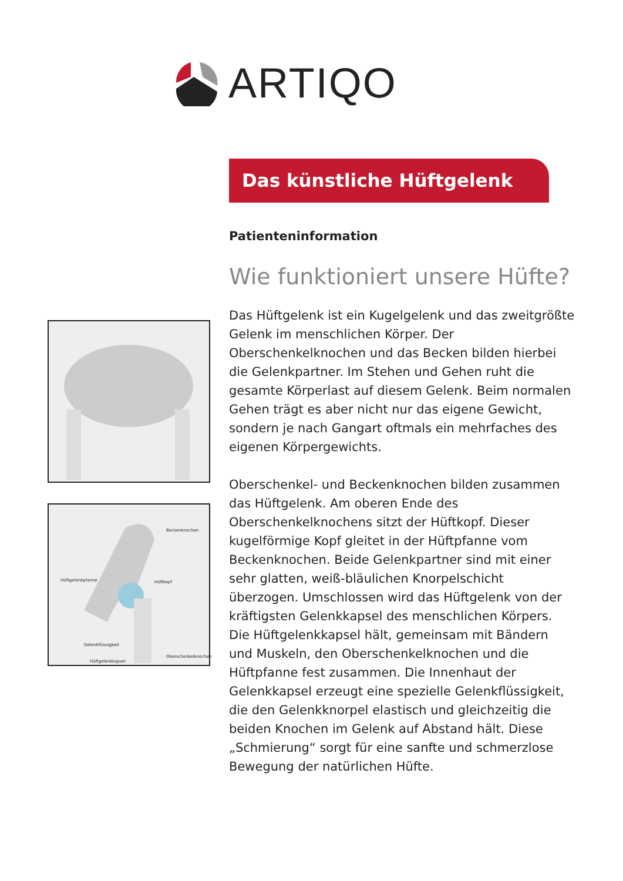ARTIQO
Das künstliche Hüftgelenk
Beckenknochen
Hüftgelenkpfanne Hüftkopf
Gelenkflüssigkeit
Oberschenkelknochen
Hüftgelenkkapsel
Patienteninformation
Wie funktioniert unsere Hüfte?
Das Hüftgelenk ist ein Kugelgelenk und das zweitgrößte Gelenk im menschlichen Körper. Der Oberschenkelknochen und das Becken bilden hierbei die Gelenkpartner. Im Stehen und Gehen ruht die gesamte Körperlast auf diesem Gelenk. Beim normalen Gehen trägt es aber nicht nur das eigene Gewicht, sondern je nach Gangart oftmals ein mehrfaches des eigenen Körpergewichts.
Oberschenkel- und Beckenknochen bilden zusammen das Hüftgelenk. Am oberen Ende des Oberschenkelknochens sitzt der Hüftkopf. Dieser kugelförmige Kopf gleitet in der Hüftpfanne vom Beckenknochen. Beide Gelenkpartner sind mit einer sehr glatten, weiß-bläulichen Knorpelschicht überzogen. Umschlossen wird das Hüftgelenk von der kräftigsten Gelenkkapsel des menschlichen Körpers. Die Hüftgelenkkapsel hält, gemeinsam mit Bändern und Muskeln, den Oberschenkelknochen und die Hüftpfanne fest zusammen. Die Innenhaut der Gelenkkapsel erzeugt eine spezielle Gelenkflüssigkeit, die den Gelenkknorpel elastisch und gleichzeitig die beiden Knochen im Gelenk auf Abstand hält. Diese „Schmierung“ sorgt für eine sanfte und schmerzlose Bewegung der natürlichen Hüfte.